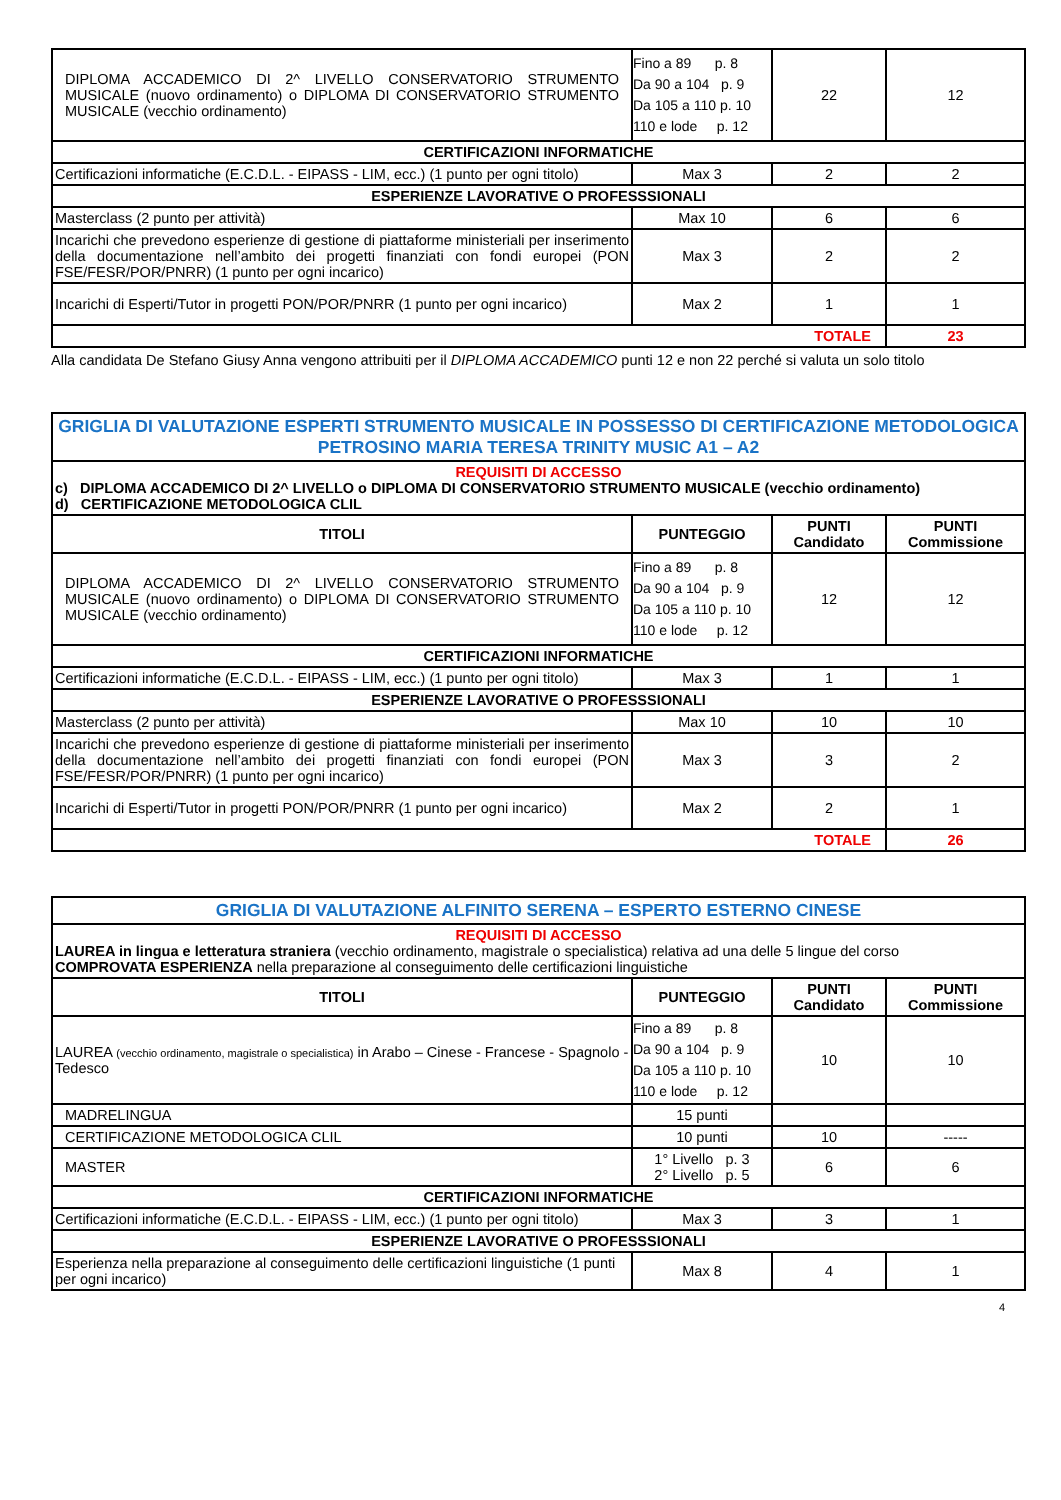| DIPLOMA ACCADEMICO DI 2^ LIVELLO CONSERVATORIO STRUMENTO MUSICALE (nuovo ordinamento) o DIPLOMA DI CONSERVATORIO STRUMENTO MUSICALE (vecchio ordinamento) | Fino a 89 p. 8 Da 90 a 104 p. 9 Da 105 a 110 p. 10 110 e lode p. 12 | 22 | 12 |
| CERTIFICAZIONI INFORMATICHE | | | |
| Certificazioni informatiche (E.C.D.L. - EIPASS - LIM, ecc.) (1 punto per ogni titolo) | Max 3 | 2 | 2 |
| ESPERIENZE LAVORATIVE O PROFESSSIONALI | | | |
| Masterclass (2 punto per attività) | Max 10 | 6 | 6 |
| Incarichi che prevedono esperienze di gestione di piattaforme ministeriali per inserimento della documentazione nell’ambito dei progetti finanziati con fondi europei (PON FSE/FESR/POR/PNRR) (1 punto per ogni incarico) | Max 3 | 2 | 2 |
| Incarichi di Esperti/Tutor in progetti PON/POR/PNRR (1 punto per ogni incarico) | Max 2 | 1 | 1 |
| TOTALE | | | 23 |
Alla candidata De Stefano Giusy Anna vengono attribuiti per il DIPLOMA ACCADEMICO punti 12 e non 22 perché si valuta un solo titolo
| GRIGLIA DI VALUTAZIONE ESPERTI STRUMENTO MUSICALE IN POSSESSO DI CERTIFICAZIONE METODOLOGICA PETROSINO MARIA TERESA TRINITY MUSIC A1 – A2 | | | |
| REQUISITI DI ACCESSO c) DIPLOMA ACCADEMICO DI 2^ LIVELLO o DIPLOMA DI CONSERVATORIO STRUMENTO MUSICALE (vecchio ordinamento) d) CERTIFICAZIONE METODOLOGICA CLIL | | | |
| TITOLI | PUNTEGGIO | PUNTI Candidato | PUNTI Commissione |
| DIPLOMA ACCADEMICO DI 2^ LIVELLO CONSERVATORIO STRUMENTO MUSICALE (nuovo ordinamento) o DIPLOMA DI CONSERVATORIO STRUMENTO MUSICALE (vecchio ordinamento) | Fino a 89 p. 8 Da 90 a 104 p. 9 Da 105 a 110 p. 10 110 e lode p. 12 | 12 | 12 |
| CERTIFICAZIONI INFORMATICHE | | | |
| Certificazioni informatiche (E.C.D.L. - EIPASS - LIM, ecc.) (1 punto per ogni titolo) | Max 3 | 1 | 1 |
| ESPERIENZE LAVORATIVE O PROFESSSIONALI | | | |
| Masterclass (2 punto per attività) | Max 10 | 10 | 10 |
| Incarichi che prevedono esperienze di gestione di piattaforme ministeriali per inserimento della documentazione nell’ambito dei progetti finanziati con fondi europei (PON FSE/FESR/POR/PNRR) (1 punto per ogni incarico) | Max 3 | 3 | 2 |
| Incarichi di Esperti/Tutor in progetti PON/POR/PNRR (1 punto per ogni incarico) | Max 2 | 2 | 1 |
| TOTALE | | | 26 |
| GRIGLIA DI VALUTAZIONE ALFINITO SERENA – ESPERTO ESTERNO CINESE | | | |
| REQUISITI DI ACCESSO LAUREA in lingua e letteratura straniera (vecchio ordinamento, magistrale o specialistica) relativa ad una delle 5 lingue del corso COMPROVATA ESPERIENZA nella preparazione al conseguimento delle certificazioni linguistiche | | | |
| TITOLI | PUNTEGGIO | PUNTI Candidato | PUNTI Commissione |
| LAUREA (vecchio ordinamento, magistrale o specialistica) in Arabo – Cinese - Francese - Spagnolo - Tedesco | Fino a 89 p. 8 Da 90 a 104 p. 9 Da 105 a 110 p. 10 110 e lode p. 12 | 10 | 10 |
| MADRELINGUA | 15 punti | | |
| CERTIFICAZIONE METODOLOGICA CLIL | 10 punti | 10 | ----- |
| MASTER | 1° Livello p. 3 2° Livello p. 5 | 6 | 6 |
| CERTIFICAZIONI INFORMATICHE | | | |
| Certificazioni informatiche (E.C.D.L. - EIPASS - LIM, ecc.) (1 punto per ogni titolo) | Max 3 | 3 | 1 |
| ESPERIENZE LAVORATIVE O PROFESSSIONALI | | | |
| Esperienza nella preparazione al conseguimento delle certificazioni linguistiche (1 punti per ogni incarico) | Max 8 | 4 | 1 |
4